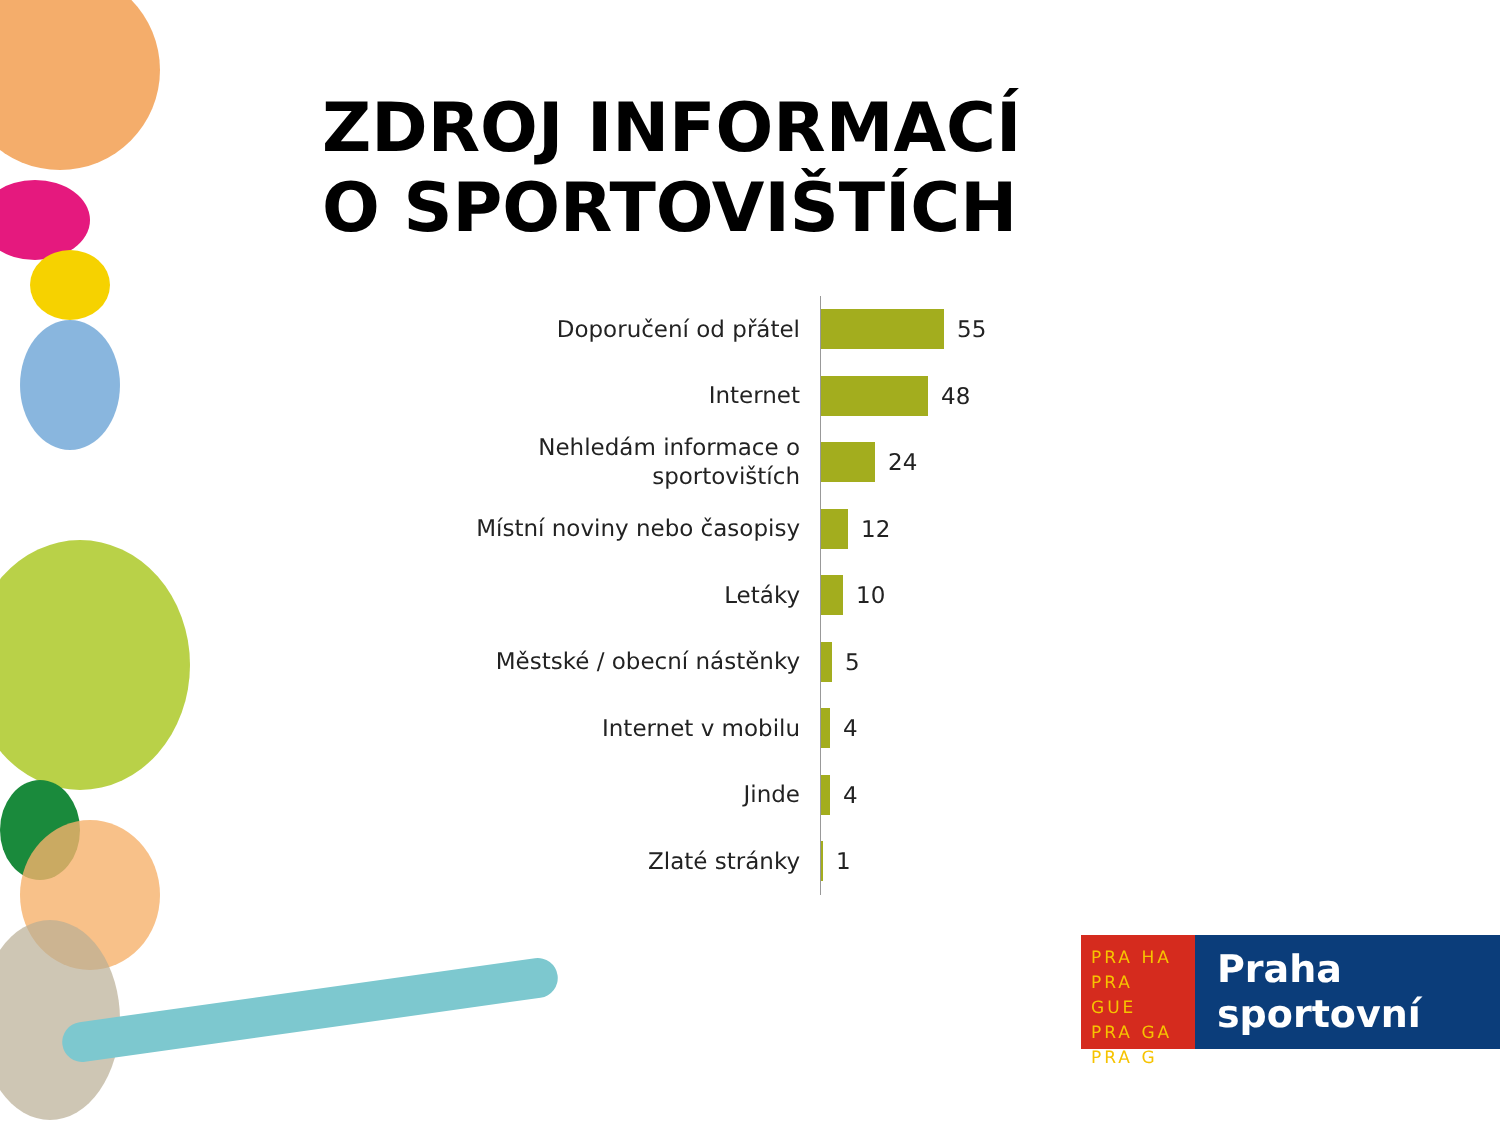ZDROJ INFORMACÍ
O SPORTOVIŠTÍCH
Doporučení od přátel
55
Internet
48
Nehledám informace o sportovištích
24
Místní noviny nebo časopisy
12
Letáky
10
Městské / obecní nástěnky
5
Internet v mobilu
4
Jinde
4
Zlaté stránky
1
PRA HA
PRA GUE
PRA GA
PRA G
Praha
sportovní